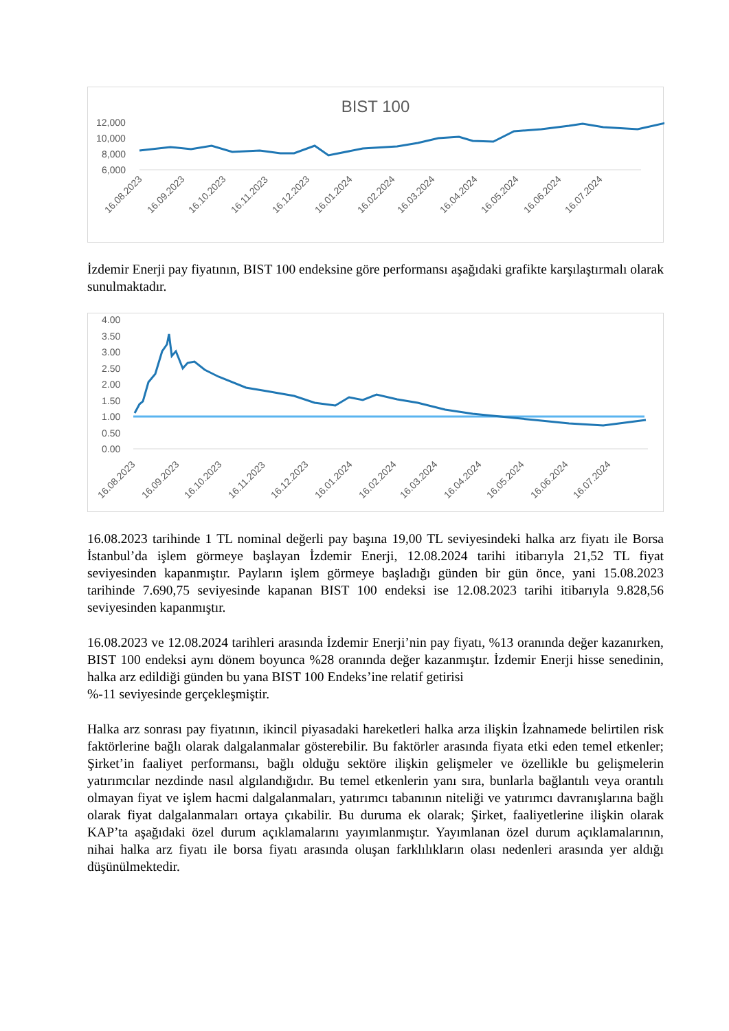BIST 100
12,000
10,000
8,000
6,000
16.08.2023
16.09.2023
16.10.2023
16.11.2023
16.12.2023
16.01.2024
16.02.2024
16.03.2024
16.04.2024
16.05.2024
16.06.2024
16.07.2024
İzdemir Enerji pay fiyatının, BIST 100 endeksine göre performansı aşağıdaki grafikte karşılaştırmalı olarak sunulmaktadır.
4.00
3.50
3.00
2.50
2.00
1.50
1.00
0.50
0.00
16.08.2023
16.09.2023
16.10.2023
16.11.2023
16.12.2023
16.01.2024
16.02.2024
16.03.2024
16.04.2024
16.05.2024
16.06.2024
16.07.2024
16.08.2023 tarihinde 1 TL nominal değerli pay başına 19,00 TL seviyesindeki halka arz fiyatı ile Borsa İstanbul’da işlem görmeye başlayan İzdemir Enerji, 12.08.2024 tarihi itibarıyla 21,52 TL fiyat seviyesinden kapanmıştır. Payların işlem görmeye başladığı günden bir gün önce, yani 15.08.2023 tarihinde 7.690,75 seviyesinde kapanan BIST 100 endeksi ise 12.08.2023 tarihi itibarıyla 9.828,56 seviyesinden kapanmıştır.
16.08.2023 ve 12.08.2024 tarihleri arasında İzdemir Enerji’nin pay fiyatı, %13 oranında değer kazanırken, BIST 100 endeksi aynı dönem boyunca %28 oranında değer kazanmıştır. İzdemir Enerji hisse senedinin, halka arz edildiği günden bu yana BIST 100 Endeks’ine relatif getirisi
%-11 seviyesinde gerçekleşmiştir.
Halka arz sonrası pay fiyatının, ikincil piyasadaki hareketleri halka arza ilişkin İzahnamede belirtilen risk faktörlerine bağlı olarak dalgalanmalar gösterebilir. Bu faktörler arasında fiyata etki eden temel etkenler; Şirket’in faaliyet performansı, bağlı olduğu sektöre ilişkin gelişmeler ve özellikle bu gelişmelerin yatırımcılar nezdinde nasıl algılandığıdır. Bu temel etkenlerin yanı sıra, bunlarla bağlantılı veya orantılı olmayan fiyat ve işlem hacmi dalgalanmaları, yatırımcı tabanının niteliği ve yatırımcı davranışlarına bağlı olarak fiyat dalgalanmaları ortaya çıkabilir. Bu duruma ek olarak; Şirket, faaliyetlerine ilişkin olarak KAP’ta aşağıdaki özel durum açıklamalarını yayımlanmıştır. Yayımlanan özel durum açıklamalarının, nihai halka arz fiyatı ile borsa fiyatı arasında oluşan farklılıkların olası nedenleri arasında yer aldığı düşünülmektedir.